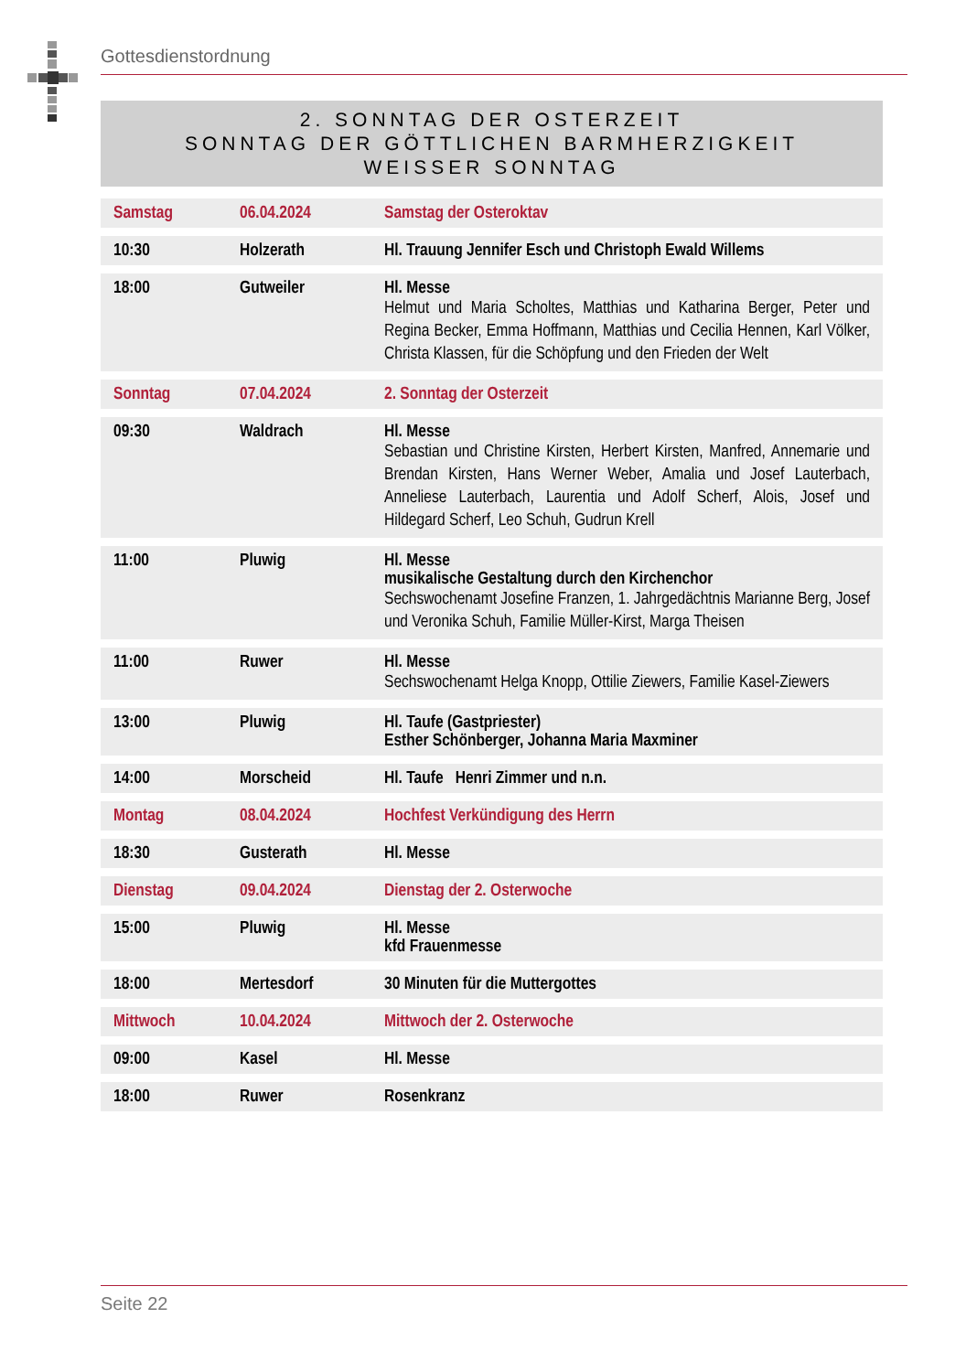Gottesdienstordnung
2. SONNTAG DER OSTERZEIT
SONNTAG DER GÖTTLICHEN BARMHERZIGKEIT
WEISSER SONNTAG
| Samstag | 06.04.2024 | Samstag der Osteroktav |
| 10:30 | Holzerath | Hl. Trauung Jennifer Esch und Christoph Ewald Willems |
| 18:00 | Gutweiler | Hl. Messe Helmut und Maria Scholtes, Matthias und Katharina Berger, Peter und Regina Becker, Emma Hoffmann, Matthias und Cecilia Hennen, Karl Völker, Christa Klassen, für die Schöpfung und den Frieden der Welt |
| Sonntag | 07.04.2024 | 2. Sonntag der Osterzeit |
| 09:30 | Waldrach | Hl. Messe Sebastian und Christine Kirsten, Herbert Kirsten, Manfred, Annemarie und Brendan Kirsten, Hans Werner Weber, Amalia und Josef Lauterbach, Anneliese Lauterbach, Laurentia und Adolf Scherf, Alois, Josef und Hildegard Scherf, Leo Schuh, Gudrun Krell |
| 11:00 | Pluwig | Hl. Messe musikalische Gestaltung durch den Kirchenchor Sechswochenamt Josefine Franzen, 1. Jahrgedächtnis Marianne Berg, Josef und Veronika Schuh, Familie Müller-Kirst, Marga Theisen |
| 11:00 | Ruwer | Hl. Messe Sechswochenamt Helga Knopp, Ottilie Ziewers, Familie Kasel-Ziewers |
| 13:00 | Pluwig | Hl. Taufe (Gastpriester) Esther Schönberger, Johanna Maria Maxminer |
| 14:00 | Morscheid | Hl. Taufe Henri Zimmer und n.n. |
| Montag | 08.04.2024 | Hochfest Verkündigung des Herrn |
| 18:30 | Gusterath | Hl. Messe |
| Dienstag | 09.04.2024 | Dienstag der 2. Osterwoche |
| 15:00 | Pluwig | Hl. Messe kfd Frauenmesse |
| 18:00 | Mertesdorf | 30 Minuten für die Muttergottes |
| Mittwoch | 10.04.2024 | Mittwoch der 2. Osterwoche |
| 09:00 | Kasel | Hl. Messe |
| 18:00 | Ruwer | Rosenkranz |
Seite 22